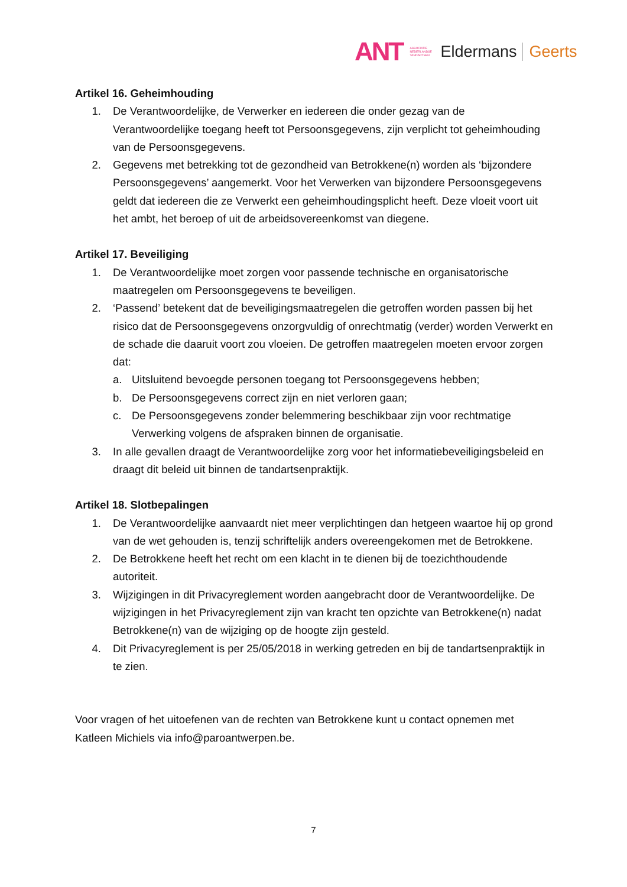ANT ASSOCIATIE NEDERLANDSE TANDARTSEN Eldermans Geerts
Artikel 16. Geheimhouding
1. De Verantwoordelijke, de Verwerker en iedereen die onder gezag van de Verantwoordelijke toegang heeft tot Persoonsgegevens, zijn verplicht tot geheimhouding van de Persoonsgegevens.
2. Gegevens met betrekking tot de gezondheid van Betrokkene(n) worden als ‘bijzondere Persoonsgegevens’ aangemerkt. Voor het Verwerken van bijzondere Persoonsgegevens geldt dat iedereen die ze Verwerkt een geheimhoudingsplicht heeft. Deze vloeit voort uit het ambt, het beroep of uit de arbeidsovereenkomst van diegene.
Artikel 17. Beveiliging
1. De Verantwoordelijke moet zorgen voor passende technische en organisatorische maatregelen om Persoonsgegevens te beveiligen.
2. ‘Passend’ betekent dat de beveiligingsmaatregelen die getroffen worden passen bij het risico dat de Persoonsgegevens onzorgvuldig of onrechtmatig (verder) worden Verwerkt en de schade die daaruit voort zou vloeien. De getroffen maatregelen moeten ervoor zorgen dat:
a. Uitsluitend bevoegde personen toegang tot Persoonsgegevens hebben;
b. De Persoonsgegevens correct zijn en niet verloren gaan;
c. De Persoonsgegevens zonder belemmering beschikbaar zijn voor rechtmatige Verwerking volgens de afspraken binnen de organisatie.
3. In alle gevallen draagt de Verantwoordelijke zorg voor het informatiebeveiligingsbeleid en draagt dit beleid uit binnen de tandartsenpraktijk.
Artikel 18. Slotbepalingen
1. De Verantwoordelijke aanvaardt niet meer verplichtingen dan hetgeen waartoe hij op grond van de wet gehouden is, tenzij schriftelijk anders overeengekomen met de Betrokkene.
2. De Betrokkene heeft het recht om een klacht in te dienen bij de toezichthoudende autoriteit.
3. Wijzigingen in dit Privacyreglement worden aangebracht door de Verantwoordelijke. De wijzigingen in het Privacyreglement zijn van kracht ten opzichte van Betrokkene(n) nadat Betrokkene(n) van de wijziging op de hoogte zijn gesteld.
4. Dit Privacyreglement is per 25/05/2018 in werking getreden en bij de tandartsenpraktijk in te zien.
Voor vragen of het uitoefenen van de rechten van Betrokkene kunt u contact opnemen met Katleen Michiels via info@paroantwerpen.be.
7